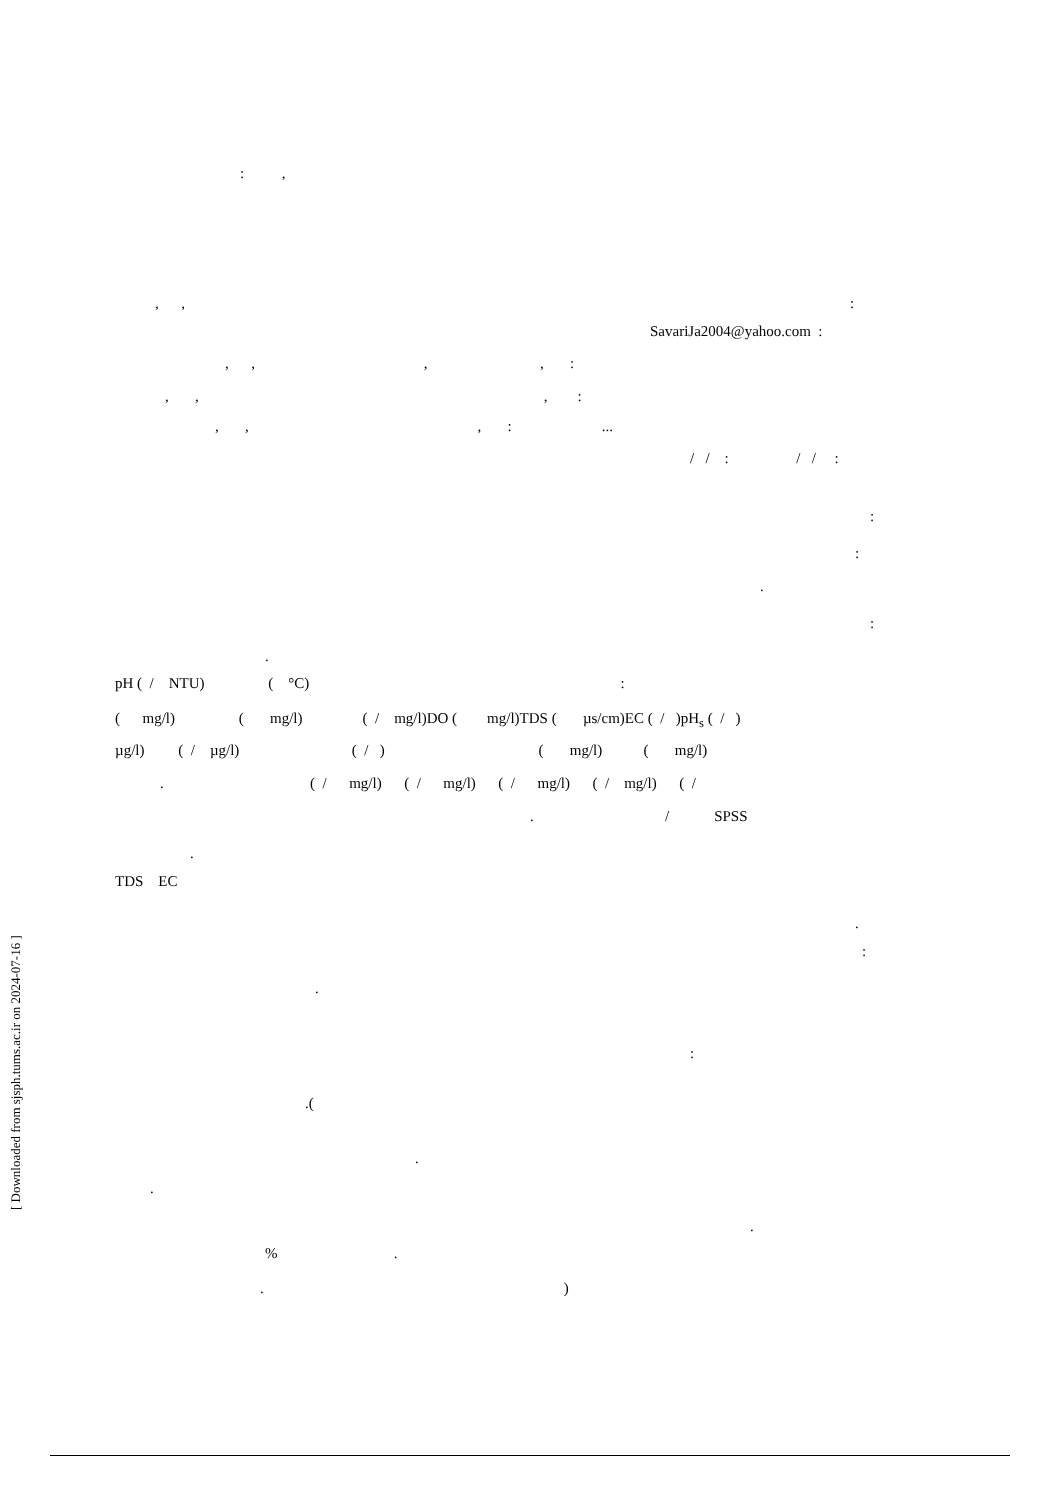: ,
, ,
:
SavariJa2004@yahoo.com :
, , , , :
, , , :
, , , : ...
/ / : / / :
:
:
.
:
.
pH ( / NTU) ( °C) :
( mg/l) ( mg/l) ( / mg/l)DO ( mg/l)TDS ( µs/cm)EC ( / )pH<sub>s</sub> ( / )
µg/l) ( / µg/l) ( / ) ( mg/l) ( mg/l)
. ( / mg/l) ( / mg/l) ( / mg/l) ( / mg/l) ( /
. / SPSS
.
TDS EC
.
:
.
:
.(
.
.
.
% .
. )
[ Downloaded from sjsph.tums.ac.ir on 2024-07-16 ]